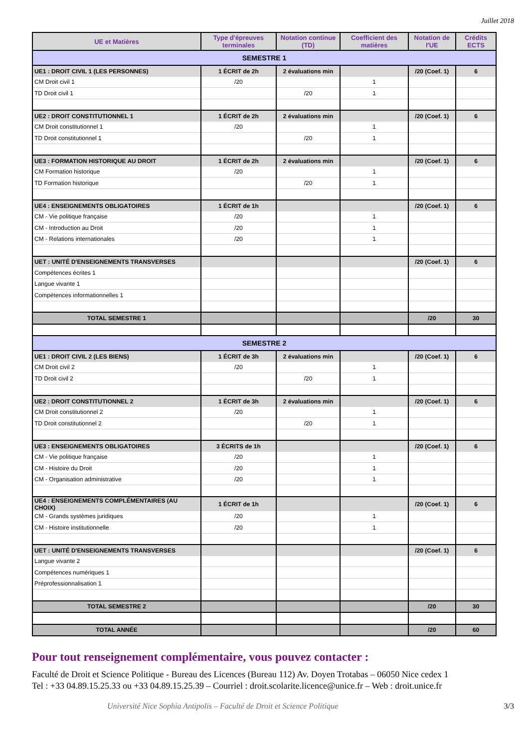Juillet 2018
| UE et Matières | Type d'épreuves terminales | Notation continue (TD) | Coefficient des matières | Notation de l'UE | Crédits ECTS |
| --- | --- | --- | --- | --- | --- |
| SEMESTRE 1 | | | | | |
| UE1 : DROIT CIVIL 1 (LES PERSONNES) | 1 ÉCRIT de 2h | 2 évaluations min | | /20 (Coef. 1) | 6 |
| CM Droit civil 1 | /20 | | 1 | | |
| TD Droit civil 1 | | /20 | 1 | | |
| UE2 : DROIT CONSTITUTIONNEL 1 | 1 ÉCRIT de 2h | 2 évaluations min | | /20 (Coef. 1) | 6 |
| CM Droit constitutionnel 1 | /20 | | 1 | | |
| TD Droit constitutionnel 1 | | /20 | 1 | | |
| UE3 : FORMATION HISTORIQUE AU DROIT | 1 ÉCRIT de 2h | 2 évaluations min | | /20 (Coef. 1) | 6 |
| CM Formation historique | /20 | | 1 | | |
| TD Formation historique | | /20 | 1 | | |
| UE4 : ENSEIGNEMENTS OBLIGATOIRES | 1 ÉCRIT de 1h | | | /20 (Coef. 1) | 6 |
| CM - Vie politique française | /20 | | 1 | | |
| CM - Introduction au Droit | /20 | | 1 | | |
| CM - Relations internationales | /20 | | 1 | | |
| UET : UNITÉ D'ENSEIGNEMENTS TRANSVERSES | | | | /20 (Coef. 1) | 6 |
| Compétences écrites 1 | | | | | |
| Langue vivante 1 | | | | | |
| Compétences informationnelles 1 | | | | | |
| TOTAL SEMESTRE 1 | | | | /20 | 30 |
| SEMESTRE 2 | | | | | |
| UE1 : DROIT CIVIL 2 (LES BIENS) | 1 ÉCRIT de 3h | 2 évaluations min | | /20 (Coef. 1) | 6 |
| CM Droit civil 2 | /20 | | 1 | | |
| TD Droit civil 2 | | /20 | 1 | | |
| UE2 : DROIT CONSTITUTIONNEL 2 | 1 ÉCRIT de 3h | 2 évaluations min | | /20 (Coef. 1) | 6 |
| CM Droit constitutionnel 2 | /20 | | 1 | | |
| TD Droit constitutionnel 2 | | /20 | 1 | | |
| UE3 : ENSEIGNEMENTS OBLIGATOIRES | 3 ÉCRITS de 1h | | | /20 (Coef. 1) | 6 |
| CM - Vie politique française | /20 | | 1 | | |
| CM - Histoire du Droit | /20 | | 1 | | |
| CM - Organisation administrative | /20 | | 1 | | |
| UE4 : ENSEIGNEMENTS COMPLÉMENTAIRES (AU CHOIX) | 1 ÉCRIT de 1h | | | /20 (Coef. 1) | 6 |
| CM - Grands systèmes juridiques | /20 | | 1 | | |
| CM - Histoire institutionnelle | /20 | | 1 | | |
| UET : UNITÉ D'ENSEIGNEMENTS TRANSVERSES | | | | /20 (Coef. 1) | 6 |
| Langue vivante 2 | | | | | |
| Compétences numériques 1 | | | | | |
| Préprofessionnalisation 1 | | | | | |
| TOTAL SEMESTRE 2 | | | | /20 | 30 |
| TOTAL ANNÉE | | | | /20 | 60 |
Pour tout renseignement complémentaire, vous pouvez contacter :
Faculté de Droit et Science Politique - Bureau des Licences (Bureau 112) Av. Doyen Trotabas – 06050 Nice cedex 1
Tel : +33 04.89.15.25.33 ou +33 04.89.15.25.39 – Courriel : droit.scolarite.licence@unice.fr – Web : droit.unice.fr
Université Nice Sophia Antipolis – Faculté de Droit et Science Politique 3/3